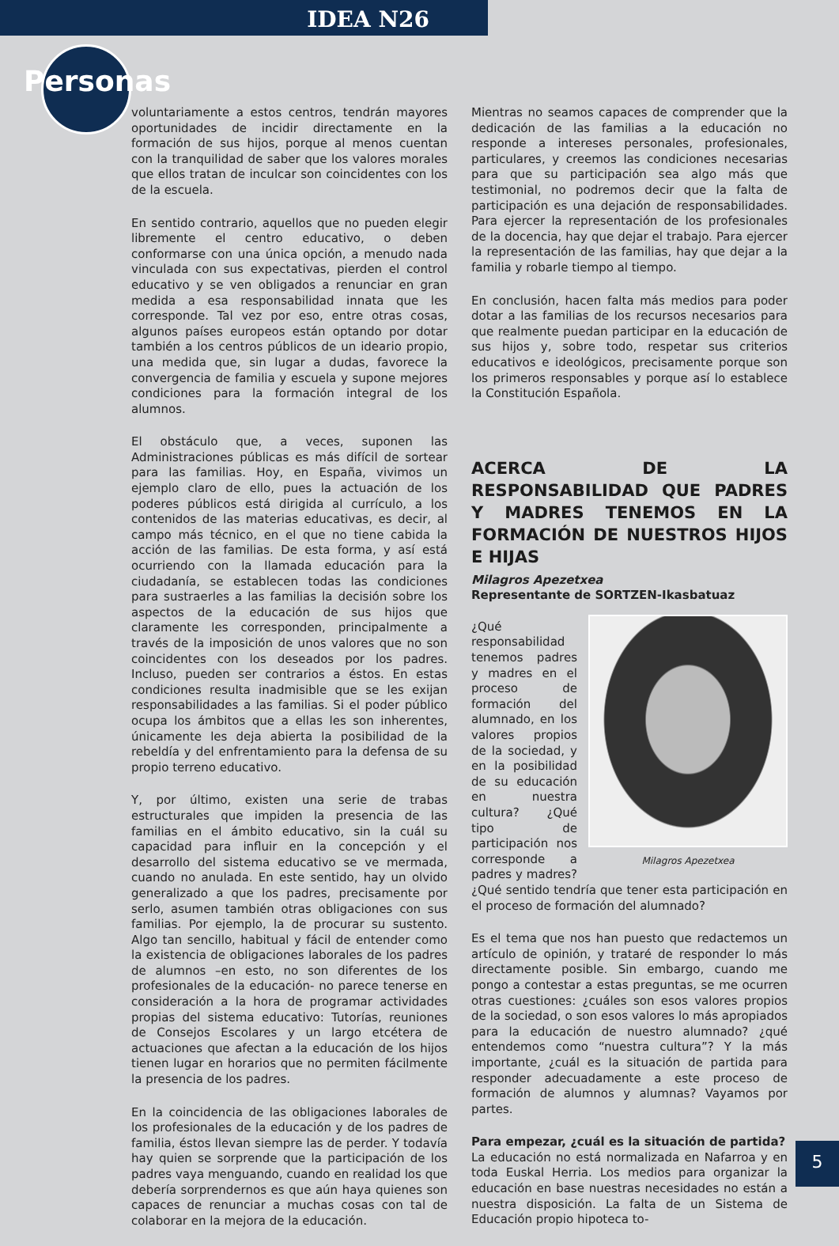IDEA N26
Personas
voluntariamente a estos centros, tendrán mayores oportunidades de incidir directamente en la formación de sus hijos, porque al menos cuentan con la tranquilidad de saber que los valores morales que ellos tratan de inculcar son coincidentes con los de la escuela.
En sentido contrario, aquellos que no pueden elegir libremente el centro educativo, o deben conformarse con una única opción, a menudo nada vinculada con sus expectativas, pierden el control educativo y se ven obligados a renunciar en gran medida a esa responsabilidad innata que les corresponde. Tal vez por eso, entre otras cosas, algunos países europeos están optando por dotar también a los centros públicos de un ideario propio, una medida que, sin lugar a dudas, favorece la convergencia de familia y escuela y supone mejores condiciones para la formación integral de los alumnos.
El obstáculo que, a veces, suponen las Administraciones públicas es más difícil de sortear para las familias. Hoy, en España, vivimos un ejemplo claro de ello, pues la actuación de los poderes públicos está dirigida al currículo, a los contenidos de las materias educativas, es decir, al campo más técnico, en el que no tiene cabida la acción de las familias. De esta forma, y así está ocurriendo con la llamada educación para la ciudadanía, se establecen todas las condiciones para sustraerles a las familias la decisión sobre los aspectos de la educación de sus hijos que claramente les corresponden, principalmente a través de la imposición de unos valores que no son coincidentes con los deseados por los padres. Incluso, pueden ser contrarios a éstos. En estas condiciones resulta inadmisible que se les exijan responsabilidades a las familias. Si el poder público ocupa los ámbitos que a ellas les son inherentes, únicamente les deja abierta la posibilidad de la rebeldía y del enfrentamiento para la defensa de su propio terreno educativo.
Y, por último, existen una serie de trabas estructurales que impiden la presencia de las familias en el ámbito educativo, sin la cuál su capacidad para influir en la concepción y el desarrollo del sistema educativo se ve mermada, cuando no anulada. En este sentido, hay un olvido generalizado a que los padres, precisamente por serlo, asumen también otras obligaciones con sus familias. Por ejemplo, la de procurar su sustento. Algo tan sencillo, habitual y fácil de entender como la existencia de obligaciones laborales de los padres de alumnos –en esto, no son diferentes de los profesionales de la educación- no parece tenerse en consideración a la hora de programar actividades propias del sistema educativo: Tutorías, reuniones de Consejos Escolares y un largo etcétera de actuaciones que afectan a la educación de los hijos tienen lugar en horarios que no permiten fácilmente la presencia de los padres.
En la coincidencia de las obligaciones laborales de los profesionales de la educación y de los padres de familia, éstos llevan siempre las de perder. Y todavía hay quien se sorprende que la participación de los padres vaya menguando, cuando en realidad los que debería sorprendernos es que aún haya quienes son capaces de renunciar a muchas cosas con tal de colaborar en la mejora de la educación.
Mientras no seamos capaces de comprender que la dedicación de las familias a la educación no responde a intereses personales, profesionales, particulares, y creemos las condiciones necesarias para que su participación sea algo más que testimonial, no podremos decir que la falta de participación es una dejación de responsabilidades. Para ejercer la representación de los profesionales de la docencia, hay que dejar el trabajo. Para ejercer la representación de las familias, hay que dejar a la familia y robarle tiempo al tiempo.
En conclusión, hacen falta más medios para poder dotar a las familias de los recursos necesarios para que realmente puedan participar en la educación de sus hijos y, sobre todo, respetar sus criterios educativos e ideológicos, precisamente porque son los primeros responsables y porque así lo establece la Constitución Española.
ACERCA DE LA RESPONSABILIDAD QUE PADRES Y MADRES TENEMOS EN LA FORMACIÓN DE NUESTROS HIJOS E HIJAS
Milagros Apezetxea
Representante de SORTZEN-Ikasbatuaz
Milagros Apezetxea
¿Qué responsabilidad tenemos padres y madres en el proceso de formación del alumnado, en los valores propios de la sociedad, y en la posibilidad de su educación en nuestra cultura? ¿Qué tipo de participación nos corresponde a padres y madres? ¿Qué sentido tendría que tener esta participación en el proceso de formación del alumnado?
Es el tema que nos han puesto que redactemos un artículo de opinión, y trataré de responder lo más directamente posible. Sin embargo, cuando me pongo a contestar a estas preguntas, se me ocurren otras cuestiones: ¿cuáles son esos valores propios de la sociedad, o son esos valores lo más apropiados para la educación de nuestro alumnado? ¿qué entendemos como “nuestra cultura”? Y la más importante, ¿cuál es la situación de partida para responder adecuadamente a este proceso de formación de alumnos y alumnas? Vayamos por partes.
Para empezar, ¿cuál es la situación de partida?
La educación no está normalizada en Nafarroa y en toda Euskal Herria. Los medios para organizar la educación en base nuestras necesidades no están a nuestra disposición. La falta de un Sistema de Educación propio hipoteca to-
5